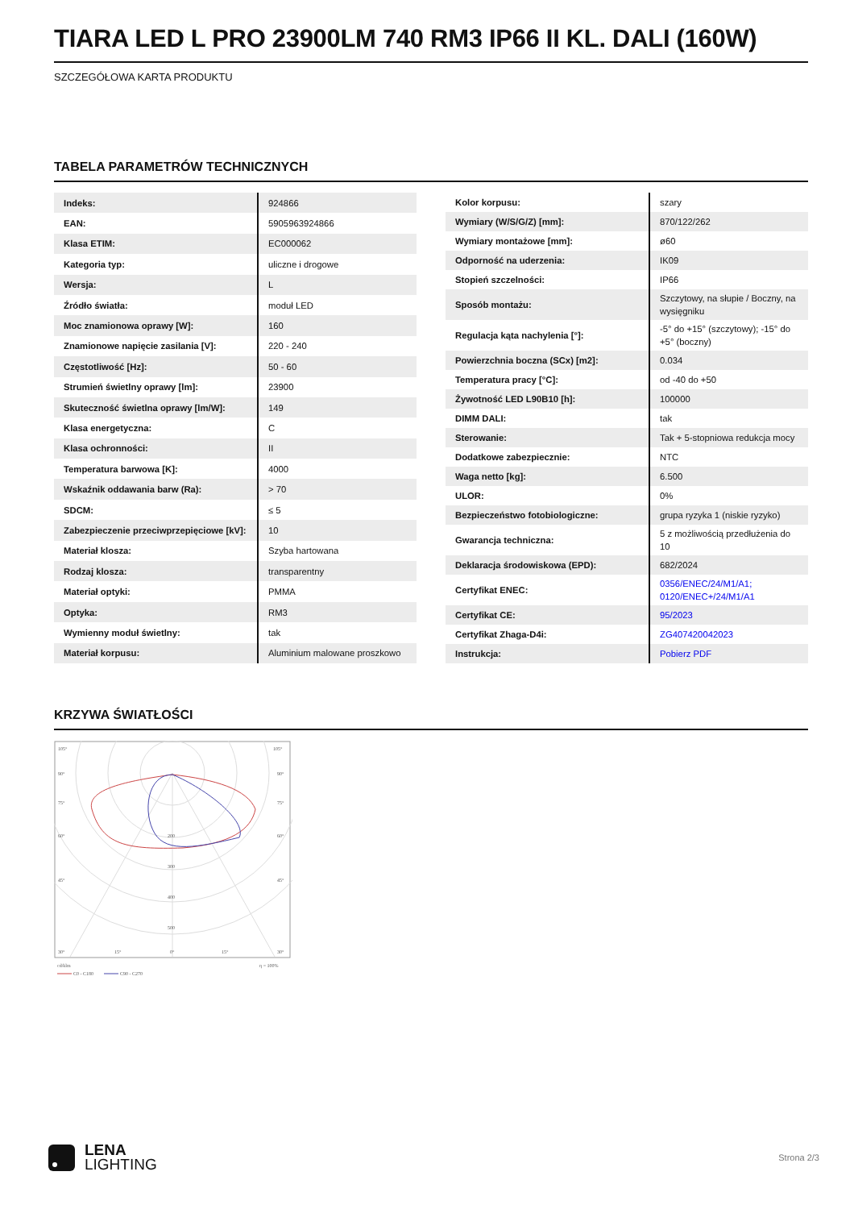TIARA LED L PRO 23900LM 740 RM3 IP66 II KL. DALI (160W)
SZCZEGÓŁOWA KARTA PRODUKTU
TABELA PARAMETRÓW TECHNICZNYCH
| Indeks: | 924866 |
| EAN: | 5905963924866 |
| Klasa ETIM: | EC000062 |
| Kategoria typ: | uliczne i drogowe |
| Wersja: | L |
| Źródło światła: | moduł LED |
| Moc znamionowa oprawy [W]: | 160 |
| Znamionowe napięcie zasilania [V]: | 220 - 240 |
| Częstotliwość [Hz]: | 50 - 60 |
| Strumień świetlny oprawy [lm]: | 23900 |
| Skuteczność świetlna oprawy [lm/W]: | 149 |
| Klasa energetyczna: | C |
| Klasa ochronności: | II |
| Temperatura barwowa [K]: | 4000 |
| Wskaźnik oddawania barw (Ra): | > 70 |
| SDCM: | ≤ 5 |
| Zabezpieczenie przeciwprzepięciowe [kV]: | 10 |
| Materiał klosza: | Szyba hartowana |
| Rodzaj klosza: | transparentny |
| Materiał optyki: | PMMA |
| Optyka: | RM3 |
| Wymienny moduł świetlny: | tak |
| Materiał korpusu: | Aluminium malowane proszkowo |
| Kolor korpusu: | szary |
| Wymiary (W/S/G/Z) [mm]: | 870/122/262 |
| Wymiary montażowe [mm]: | ø60 |
| Odporność na uderzenia: | IK09 |
| Stopień szczelności: | IP66 |
| Sposób montażu: | Szczytowy, na słupie / Boczny, na wysięgniku |
| Regulacja kąta nachylenia [°]: | -5° do +15° (szczytowy); -15° do +5° (boczny) |
| Powierzchnia boczna (SCx) [m2]: | 0.034 |
| Temperatura pracy [°C]: | od -40 do +50 |
| Żywotność LED L90B10 [h]: | 100000 |
| DIMM DALI: | tak |
| Sterowanie: | Tak + 5-stopniowa redukcja mocy |
| Dodatkowe zabezpiecznie: | NTC |
| Waga netto [kg]: | 6.500 |
| ULOR: | 0% |
| Bezpieczeństwo fotobiologiczne: | grupa ryzyka 1 (niskie ryzyko) |
| Gwarancja techniczna: | 5 z możliwością przedłużenia do 10 |
| Deklaracja środowiskowa (EPD): | 682/2024 |
| Certyfikat ENEC: | 0356/ENEC/24/M1/A1; 0120/ENEC+/24/M1/A1 |
| Certyfikat CE: | 95/2023 |
| Certyfikat Zhaga-D4i: | ZG407420042023 |
| Instrukcja: | Pobierz PDF |
KRZYWA ŚWIATŁOŚCI
105°
105°
90°
90°
75°
75°
60°
60°
45°
45°
200
300
400
500
30°
15°
0°
15°
30°
cd/klm
η = 100%
C0 - C180
C90 - C270
LENA
LIGHTING
Strona 2/3